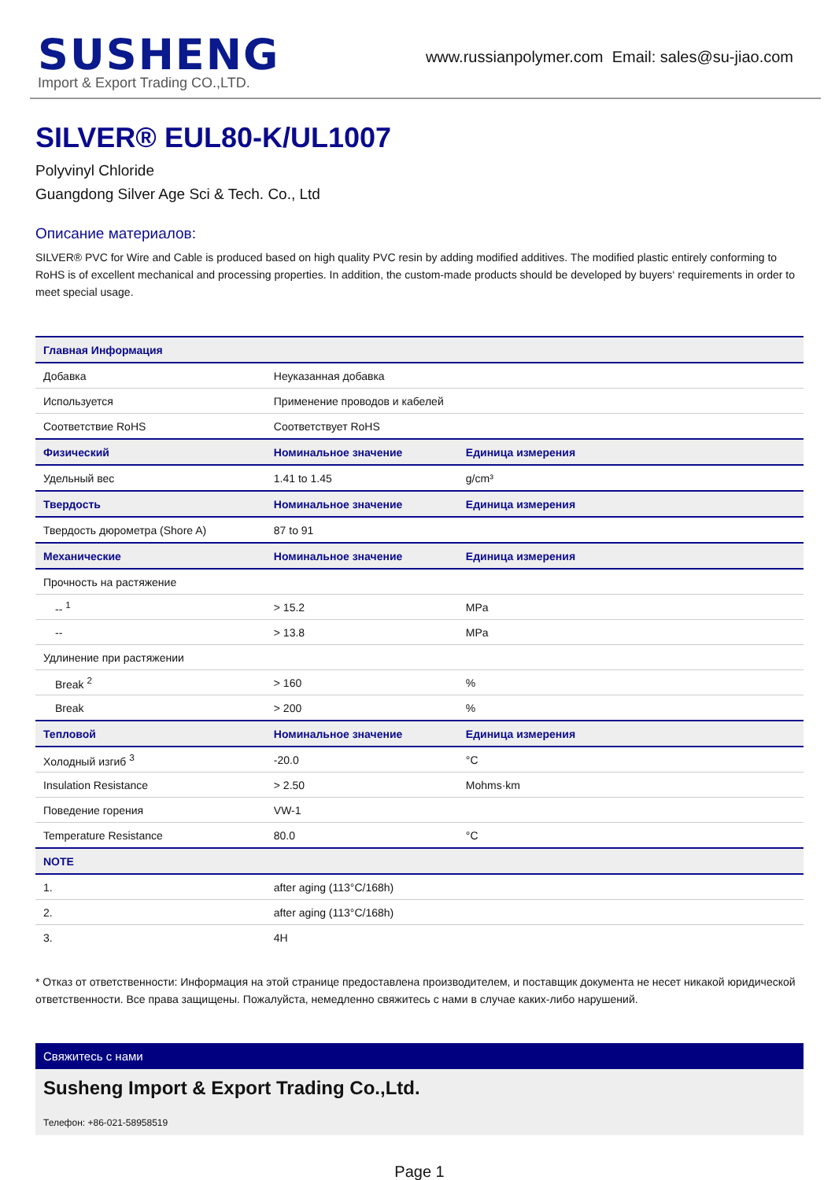SUSHENG
Import & Export Trading CO.,LTD.
www.russianpolymer.com Email: sales@su-jiao.com
SILVER® EUL80-K/UL1007
Polyvinyl Chloride
Guangdong Silver Age Sci & Tech. Co., Ltd
Описание материалов:
SILVER® PVC for Wire and Cable is produced based on high quality PVC resin by adding modified additives. The modified plastic entirely conforming to RoHS is of excellent mechanical and processing properties. In addition, the custom-made products should be developed by buyers‘ requirements in order to meet special usage.
| Главная Информация | | |
| --- | --- | --- |
| Добавка | Неуказанная добавка | |
| Используется | Применение проводов и кабелей | |
| Соответствие RoHS | Соответствует RoHS | |
| Физический | Номинальное значение | Единица измерения |
| Удельный вес | 1.41 to 1.45 | g/cm³ |
| Твердость | Номинальное значение | Единица измерения |
| Твердость дюрометра (Shore A) | 87 to 91 | |
| Механические | Номинальное значение | Единица измерения |
| Прочность на растяжение | | |
| -- <sup>1</sup> | > 15.2 | MPa |
| -- | > 13.8 | MPa |
| Удлинение при растяжении | | |
| Break <sup>2</sup> | > 160 | % |
| Break | > 200 | % |
| Тепловой | Номинальное значение | Единица измерения |
| Холодный изгиб <sup>3</sup> | -20.0 | °C |
| Insulation Resistance | > 2.50 | Mohms·km |
| Поведение горения | VW-1 | |
| Temperature Resistance | 80.0 | °C |
| NOTE | | |
| 1. | after aging (113°C/168h) | |
| 2. | after aging (113°C/168h) | |
| 3. | 4H | |
* Отказ от ответственности: Информация на этой странице предоставлена производителем, и поставщик документа не несет никакой юридической ответственности. Все права защищены. Пожалуйста, немедленно свяжитесь с нами в случае каких-либо нарушений.
Свяжитесь с нами
Susheng Import & Export Trading Co.,Ltd.
Телефон: +86-021-58958519
Page 1